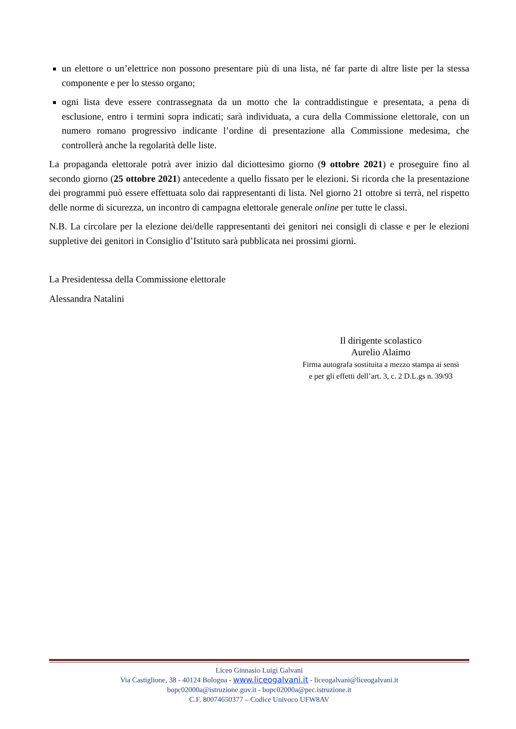un elettore o un’elettrice non possono presentare più di una lista, né far parte di altre liste per la stessa componente e per lo stesso organo;
ogni lista deve essere contrassegnata da un motto che la contraddistingue e presentata, a pena di esclusione, entro i termini sopra indicati; sarà individuata, a cura della Commissione elettorale, con un numero romano progressivo indicante l’ordine di presentazione alla Commissione medesima, che controllerà anche la regolarità delle liste.
La propaganda elettorale potrà aver inizio dal diciottesimo giorno (9 ottobre 2021) e proseguire fino al secondo giorno (25 ottobre 2021) antecedente a quello fissato per le elezioni. Si ricorda che la presentazione dei programmi può essere effettuata solo dai rappresentanti di lista. Nel giorno 21 ottobre si terrà, nel rispetto delle norme di sicurezza, un incontro di campagna elettorale generale online per tutte le classi.
N.B. La circolare per la elezione dei/delle rappresentanti dei genitori nei consigli di classe e per le elezioni suppletive dei genitori in Consiglio d’Istituto sarà pubblicata nei prossimi giorni.
La Presidentessa della Commissione elettorale
Alessandra Natalini
Il dirigente scolastico
Aurelio Alaimo
Firma autografa sostituita a mezzo stampa ai sensi
e per gli effetti dell’art. 3, c. 2 D.L.gs n. 39/93
Liceo Ginnasio Luigi Galvani
Via Castiglione, 38 - 40124 Bologna - www.liceogalvani.it - liceogalvani@liceogalvani.it
bopc02000a@istruzione.gov.it - bopc02000a@pec.istruzione.it
C.F. 80074650377 – Codice Univoco UFW8AV